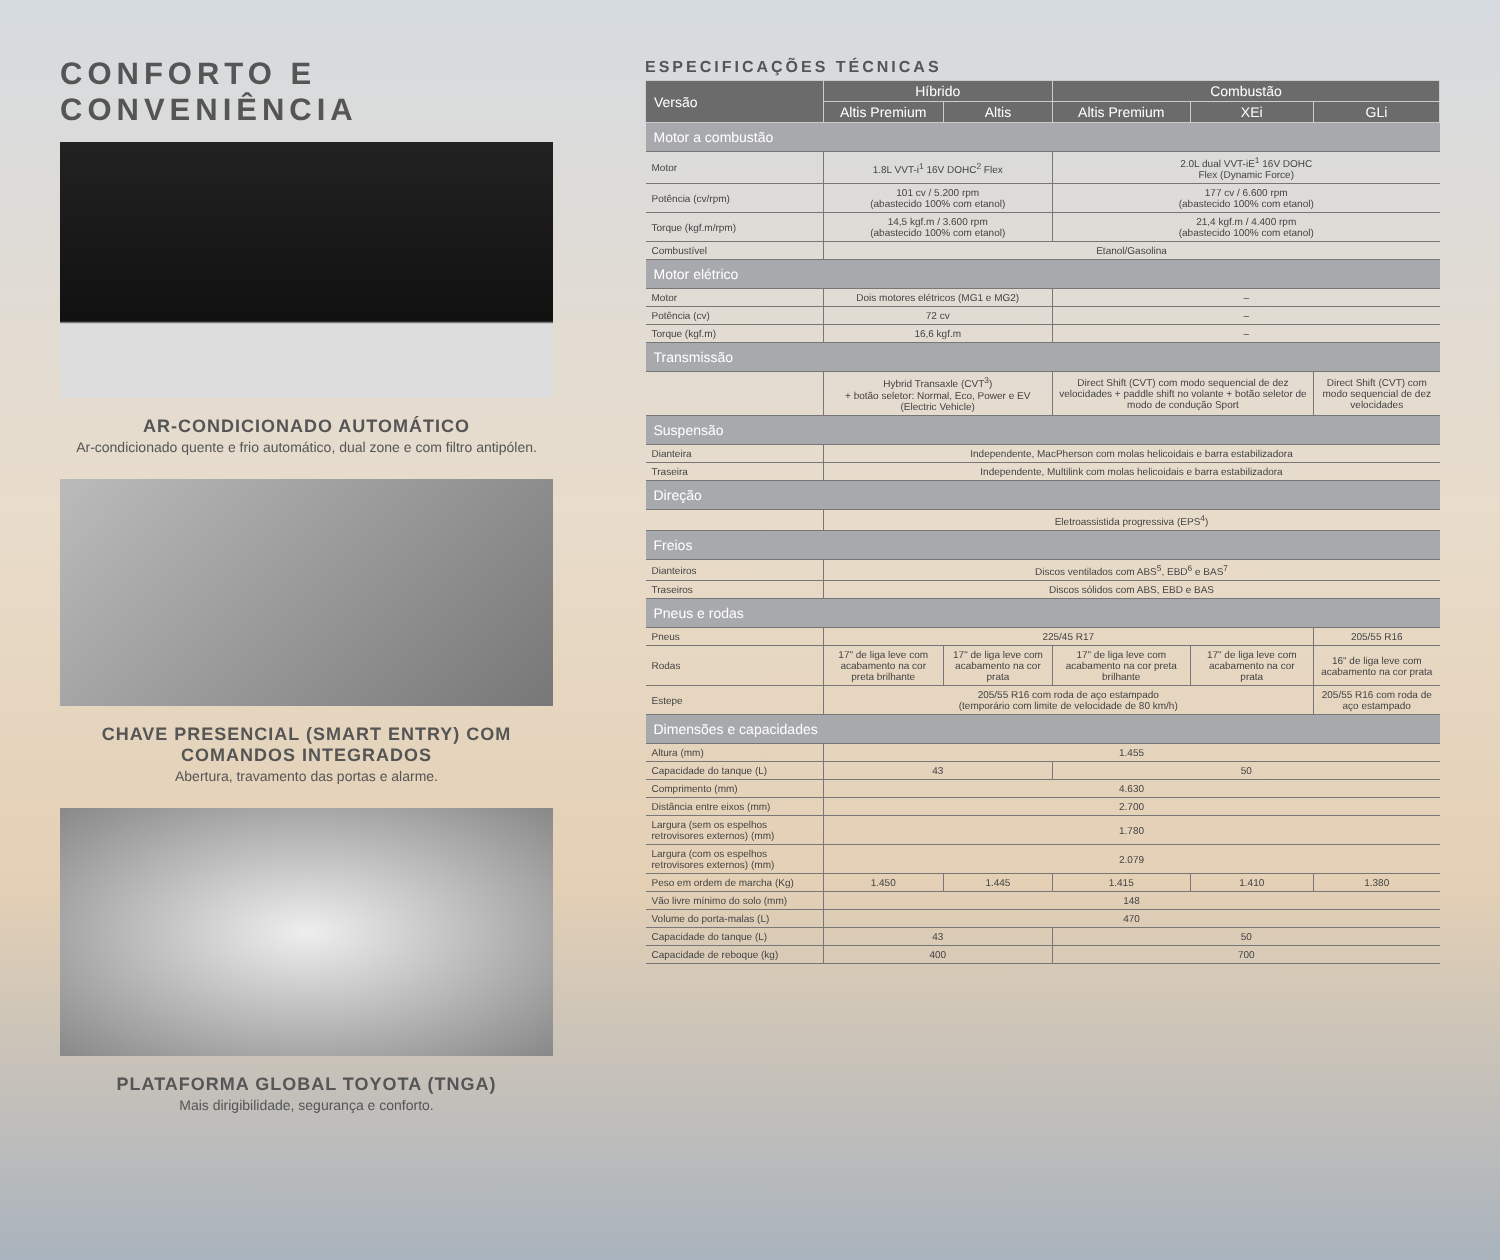CONFORTO E CONVENIÊNCIA
AR-CONDICIONADO AUTOMÁTICO
Ar-condicionado quente e frio automático, dual zone e com filtro antipólen.
CHAVE PRESENCIAL (SMART ENTRY) COM COMANDOS INTEGRADOS
Abertura, travamento das portas e alarme.
PLATAFORMA GLOBAL TOYOTA (TNGA)
Mais dirigibilidade, segurança e conforto.
ESPECIFICAÇÕES TÉCNICAS
| Versão | Híbrido | | Combustão | | |
| --- | --- | --- | --- | --- | --- |
| | Altis Premium | Altis | Altis Premium | XEi | GLi |
| Motor a combustão | | | | | |
| Motor | 1.8L VVT-i<sup>1</sup> 16V DOHC<sup>2</sup> Flex | | 2.0L dual VVT-iE<sup>1</sup> 16V DOHC Flex (Dynamic Force) | | |
| Potência (cv/rpm) | 101 cv / 5.200 rpm (abastecido 100% com etanol) | | 177 cv / 6.600 rpm (abastecido 100% com etanol) | | |
| Torque (kgf.m/rpm) | 14,5 kgf.m / 3.600 rpm (abastecido 100% com etanol) | | 21,4 kgf.m / 4.400 rpm (abastecido 100% com etanol) | | |
| Combustível | Etanol/Gasolina | | | | |
| Motor elétrico | | | | | |
| Motor | Dois motores elétricos (MG1 e MG2) | | – | | |
| Potência (cv) | 72 cv | | – | | |
| Torque (kgf.m) | 16,6 kgf.m | | – | | |
| Transmissão | | | | | |
| | Hybrid Transaxle (CVT<sup>3</sup>) + botão seletor: Normal, Eco, Power e EV (Electric Vehicle) | | Direct Shift (CVT) com modo sequencial de dez velocidades + paddle shift no volante + botão seletor de modo de condução Sport | | Direct Shift (CVT) com modo sequencial de dez velocidades |
| Suspensão | | | | | |
| Dianteira | Independente, MacPherson com molas helicoidais e barra estabilizadora | | | | |
| Traseira | Independente, Multilink com molas helicoidais e barra estabilizadora | | | | |
| Direção | | | | | |
| | Eletroassistida progressiva (EPS<sup>4</sup>) | | | | |
| Freios | | | | | |
| Dianteiros | Discos ventilados com ABS<sup>5</sup>, EBD<sup>6</sup> e BAS<sup>7</sup> | | | | |
| Traseiros | Discos sólidos com ABS, EBD e BAS | | | | |
| Pneus e rodas | | | | | |
| Pneus | 225/45 R17 | | | | 205/55 R16 |
| Rodas | 17" de liga leve com acabamento na cor preta brilhante | 17" de liga leve com acabamento na cor prata | 17" de liga leve com acabamento na cor preta brilhante | 17" de liga leve com acabamento na cor prata | 16" de liga leve com acabamento na cor prata |
| Estepe | 205/55 R16 com roda de aço estampado (temporário com limite de velocidade de 80 km/h) | | | | 205/55 R16 com roda de aço estampado |
| Dimensões e capacidades | | | | | |
| Altura (mm) | 1.455 | | | | |
| Capacidade do tanque (L) | 43 | | 50 | | |
| Comprimento (mm) | 4.630 | | | | |
| Distância entre eixos (mm) | 2.700 | | | | |
| Largura (sem os espelhos retrovisores externos) (mm) | 1.780 | | | | |
| Largura (com os espelhos retrovisores externos) (mm) | 2.079 | | | | |
| Peso em ordem de marcha (Kg) | 1.450 | 1.445 | 1.415 | 1.410 | 1.380 |
| Vão livre mínimo do solo (mm) | 148 | | | | |
| Volume do porta-malas (L) | 470 | | | | |
| Capacidade do tanque (L) | 43 | | 50 | | |
| Capacidade de reboque (kg) | 400 | | 700 | | |